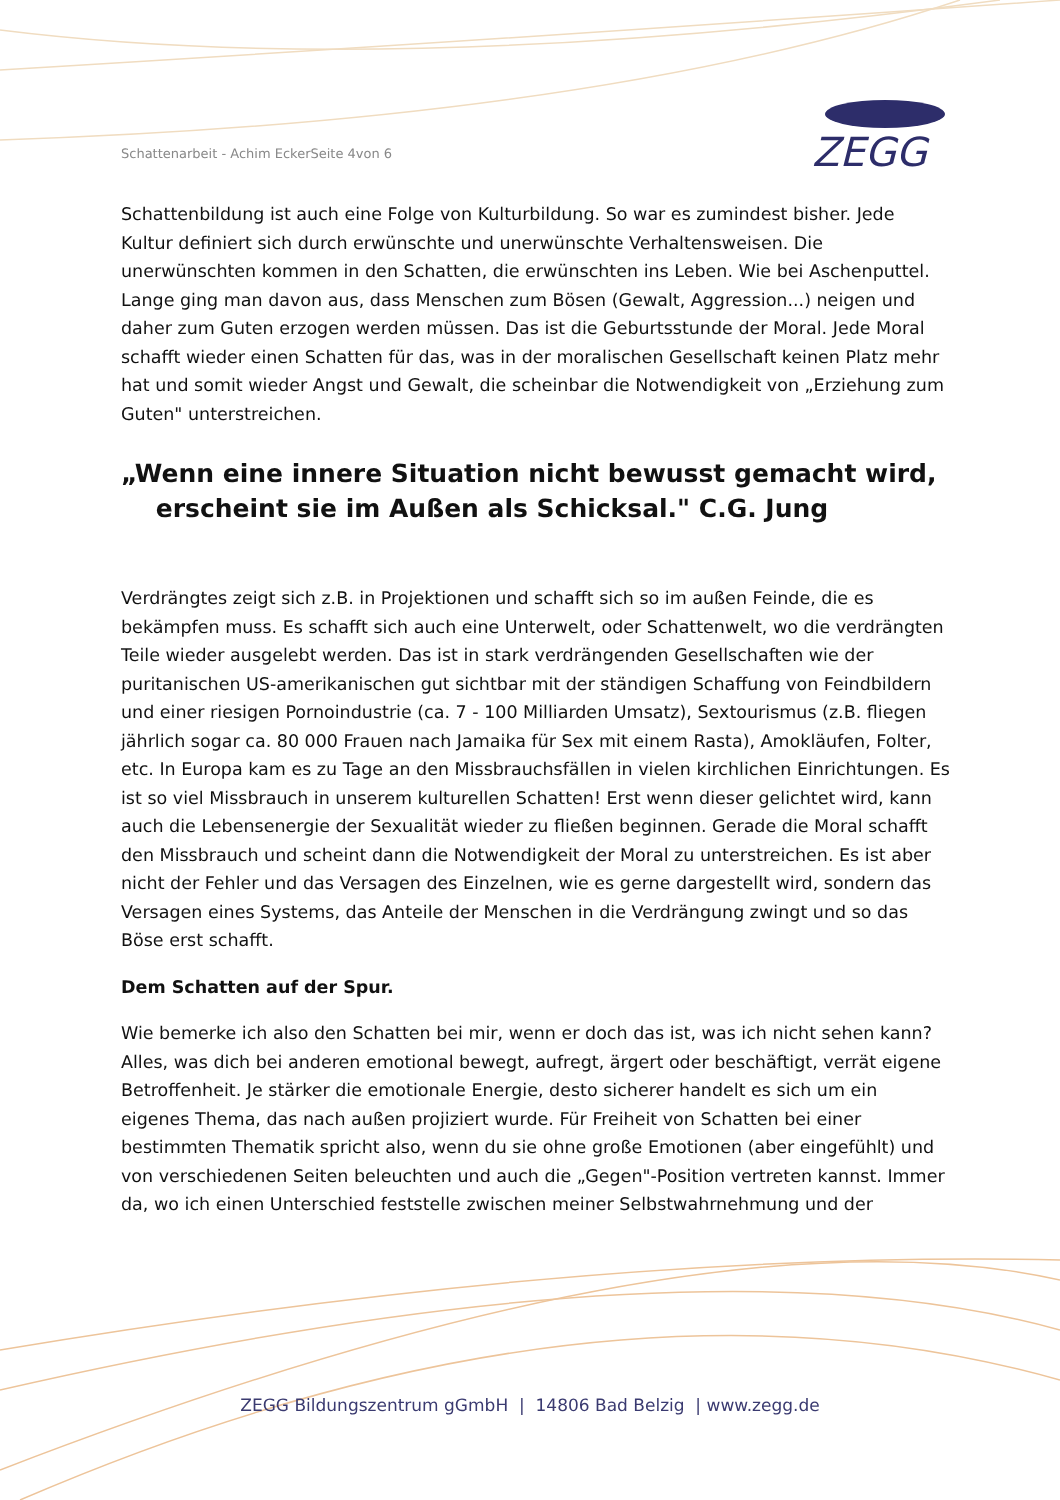Schattenarbeit - Achim EckerSeite 4von 6
ZEGG
Schattenbildung ist auch eine Folge von Kulturbildung. So war es zumindest bisher. Jede Kultur definiert sich durch erwünschte und unerwünschte Verhaltensweisen. Die unerwünschten kommen in den Schatten, die erwünschten ins Leben. Wie bei Aschenputtel. Lange ging man davon aus, dass Menschen zum Bösen (Gewalt, Aggression...) neigen und daher zum Guten erzogen werden müssen. Das ist die Geburtsstunde der Moral. Jede Moral schafft wieder einen Schatten für das, was in der moralischen Gesellschaft keinen Platz mehr hat und somit wieder Angst und Gewalt, die scheinbar die Notwendigkeit von „Erziehung zum Guten" unterstreichen.
„Wenn eine innere Situation nicht bewusst gemacht wird,
erscheint sie im Außen als Schicksal." C.G. Jung
Verdrängtes zeigt sich z.B. in Projektionen und schafft sich so im außen Feinde, die es bekämpfen muss. Es schafft sich auch eine Unterwelt, oder Schattenwelt, wo die verdrängten Teile wieder ausgelebt werden. Das ist in stark verdrängenden Gesellschaften wie der puritanischen US-amerikanischen gut sichtbar mit der ständigen Schaffung von Feindbildern und einer riesigen Pornoindustrie (ca. 7 - 100 Milliarden Umsatz), Sextourismus (z.B. fliegen jährlich sogar ca. 80 000 Frauen nach Jamaika für Sex mit einem Rasta), Amokläufen, Folter, etc. In Europa kam es zu Tage an den Missbrauchsfällen in vielen kirchlichen Einrichtungen. Es ist so viel Missbrauch in unserem kulturellen Schatten! Erst wenn dieser gelichtet wird, kann auch die Lebensenergie der Sexualität wieder zu fließen beginnen. Gerade die Moral schafft den Missbrauch und scheint dann die Notwendigkeit der Moral zu unterstreichen. Es ist aber nicht der Fehler und das Versagen des Einzelnen, wie es gerne dargestellt wird, sondern das Versagen eines Systems, das Anteile der Menschen in die Verdrängung zwingt und so das Böse erst schafft.
Dem Schatten auf der Spur.
Wie bemerke ich also den Schatten bei mir, wenn er doch das ist, was ich nicht sehen kann? Alles, was dich bei anderen emotional bewegt, aufregt, ärgert oder beschäftigt, verrät eigene Betroffenheit. Je stärker die emotionale Energie, desto sicherer handelt es sich um ein eigenes Thema, das nach außen projiziert wurde. Für Freiheit von Schatten bei einer bestimmten Thematik spricht also, wenn du sie ohne große Emotionen (aber eingefühlt) und von verschiedenen Seiten beleuchten und auch die „Gegen"-Position vertreten kannst. Immer da, wo ich einen Unterschied feststelle zwischen meiner Selbstwahrnehmung und der
ZEGG Bildungszentrum gGmbH | 14806 Bad Belzig | www.zegg.de